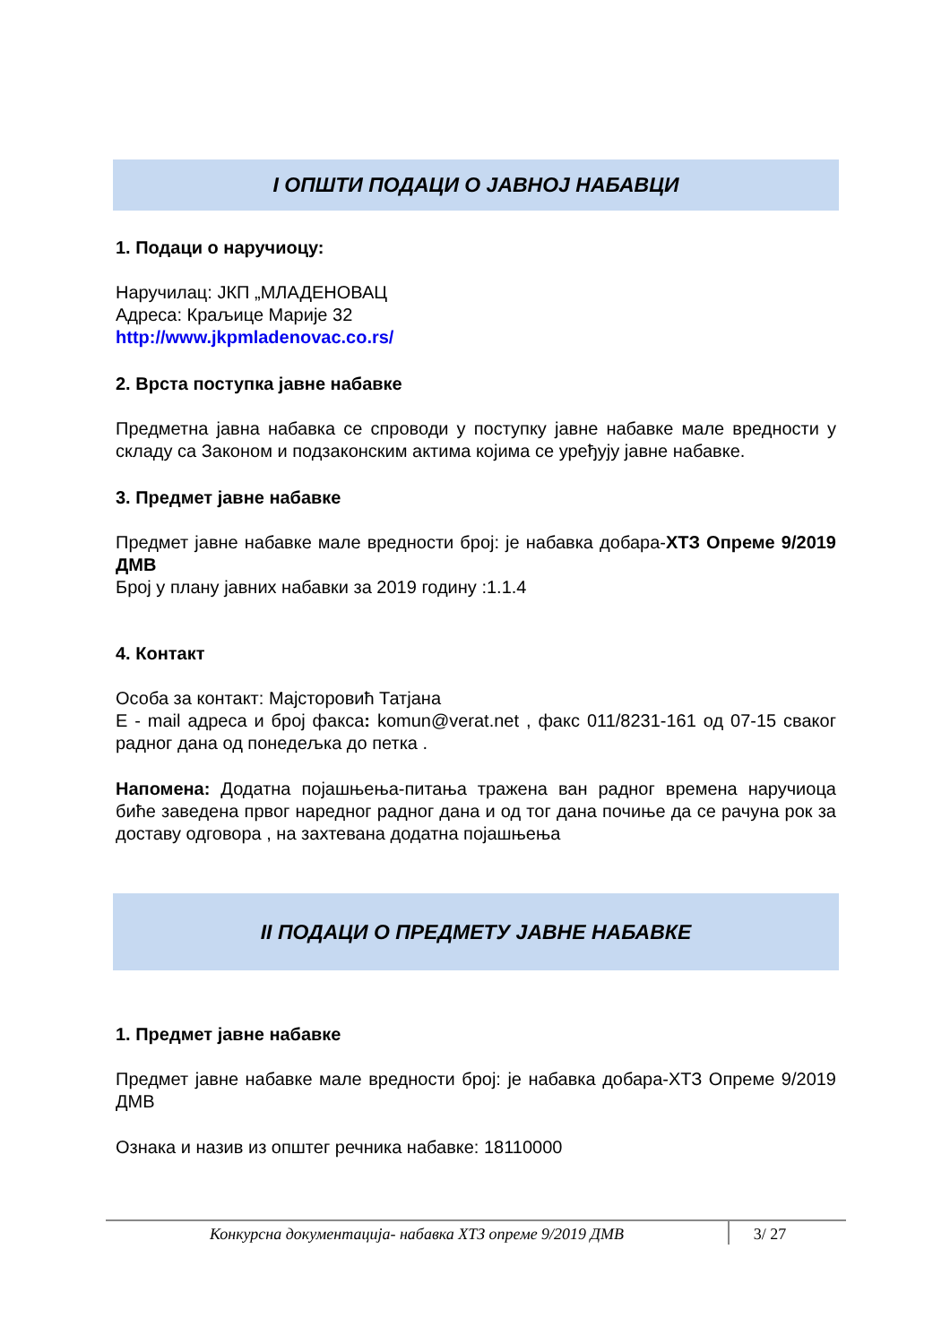I ОПШТИ ПОДАЦИ О ЈАВНОЈ НАБАВЦИ
1. Подаци о наручиоцу:
Наручилац: ЈКП „МЛАДЕНОВАЦ
Адреса: Краљице Марије 32
http://www.jkpmladenovac.co.rs/
2. Врста поступка јавне набавке
Предметна јавна набавка се спроводи у поступку јавне набавке мале вредности у складу са Законом и подзаконским актима којима се уређују јавне набавке.
3. Предмет јавне набавке
Предмет јавне набавке мале вредности број: је набавка добара-ХТЗ Опреме 9/2019 ДМВ
Број у плану јавних набавки за 2019 годину :1.1.4
4. Контакт
Особа за контакт: Мајсторовић Татјана
Е - mail адреса и број факса: komun@verat.net , факс 011/8231-161 од 07-15 сваког радног дана од понедељка до петка .
Напомена: Додатна појашњења-питања тражена ван радног времена наручиоца биће заведена првог наредног радног дана и од тог дана почиње да се рачуна рок за доставу одговора , на захтевана додатна појашњења
II ПОДАЦИ О ПРЕДМЕТУ ЈАВНЕ НАБАВКЕ
1. Предмет јавне набавке
Предмет јавне набавке мале вредности број: је набавка добара-ХТЗ Опреме 9/2019 ДМВ
Ознака и назив из општег речника набавке: 18110000
Конкурсна документација- набавка ХТЗ опреме 9/2019 ДМВ
3/ 27